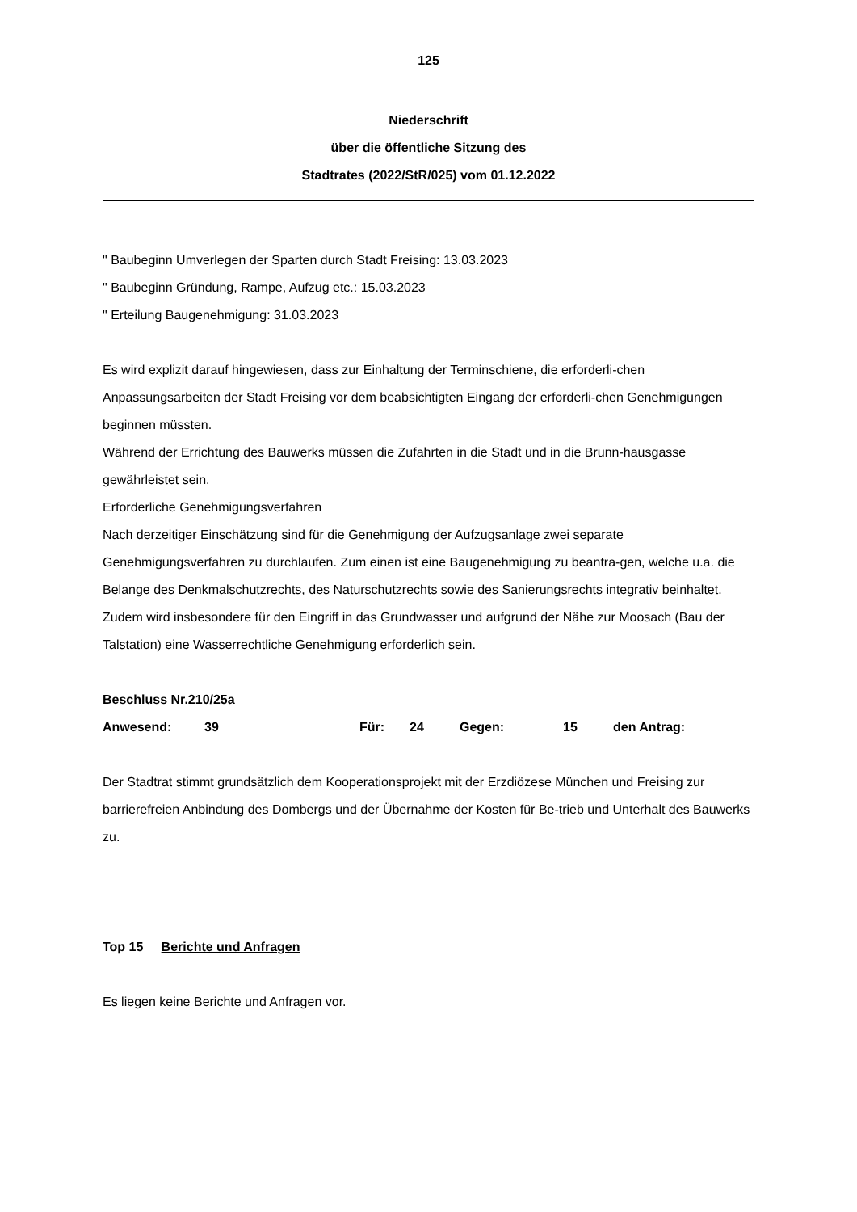125
Niederschrift
über die öffentliche Sitzung des
Stadtrates (2022/StR/025) vom 01.12.2022
" Baubeginn Umverlegen der Sparten durch Stadt Freising: 13.03.2023
" Baubeginn Gründung, Rampe, Aufzug etc.: 15.03.2023
" Erteilung Baugenehmigung: 31.03.2023
Es wird explizit darauf hingewiesen, dass zur Einhaltung der Terminschiene, die erforderli-chen Anpassungsarbeiten der Stadt Freising vor dem beabsichtigten Eingang der erforderli-chen Genehmigungen beginnen müssten.
Während der Errichtung des Bauwerks müssen die Zufahrten in die Stadt und in die Brunn-hausgasse gewährleistet sein.
Erforderliche Genehmigungsverfahren
Nach derzeitiger Einschätzung sind für die Genehmigung der Aufzugsanlage zwei separate Genehmigungsverfahren zu durchlaufen. Zum einen ist eine Baugenehmigung zu beantra-gen, welche u.a. die Belange des Denkmalschutzrechts, des Naturschutzrechts sowie des Sanierungsrechts integrativ beinhaltet.
Zudem wird insbesondere für den Eingriff in das Grundwasser und aufgrund der Nähe zur Moosach (Bau der Talstation) eine Wasserrechtliche Genehmigung erforderlich sein.
Beschluss Nr.210/25a
Anwesend: 39 Für: 24 Gegen: 15 den Antrag:
Der Stadtrat stimmt grundsätzlich dem Kooperationsprojekt mit der Erzdiözese München und Freising zur barrierefreien Anbindung des Dombergs und der Übernahme der Kosten für Be-trieb und Unterhalt des Bauwerks zu.
Top 15 Berichte und Anfragen
Es liegen keine Berichte und Anfragen vor.